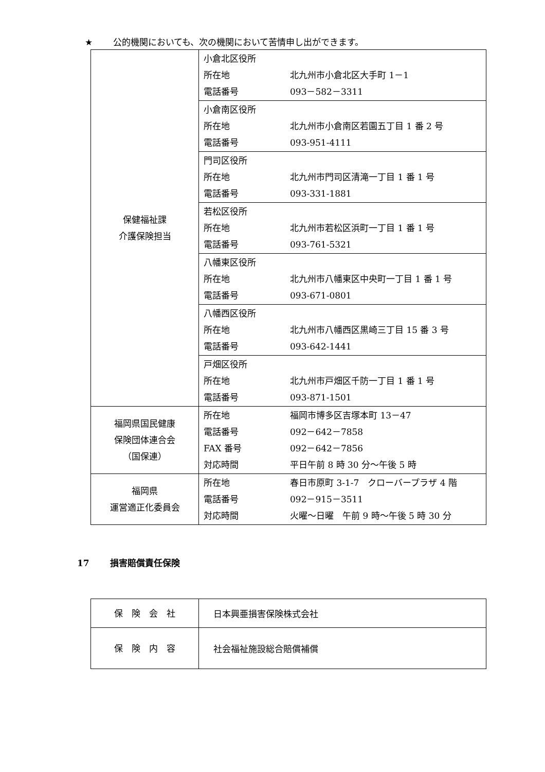★ 公的機関においても、次の機関において苦情申し出ができます。
| 保健福祉課 介護保険担当 | 小倉北区役所 所在地 北九州市小倉北区大手町 1－1 電話番号 093－582－3311 |
| | 小倉南区役所 所在地 北九州市小倉南区若園五丁目 1 番 2 号 電話番号 093-951-4111 |
| | 門司区役所 所在地 北九州市門司区清滝一丁目 1 番 1 号 電話番号 093-331-1881 |
| | 若松区役所 所在地 北九州市若松区浜町一丁目 1 番 1 号 電話番号 093-761-5321 |
| | 八幡東区役所 所在地 北九州市八幡東区中央町一丁目 1 番 1 号 電話番号 093-671-0801 |
| | 八幡西区役所 所在地 北九州市八幡西区黒崎三丁目 15 番 3 号 電話番号 093-642-1441 |
| | 戸畑区役所 所在地 北九州市戸畑区千防一丁目 1 番 1 号 電話番号 093-871-1501 |
| 福岡県国民健康 保険団体連合会 （国保連） | 所在地 福岡市博多区吉塚本町 13－47 電話番号 092－642－7858 FAX 番号 092－642－7856 対応時間 平日午前 8 時 30 分～午後 5 時 |
| 福岡県 運営適正化委員会 | 所在地 春日市原町 3-1-7 クローバープラザ 4 階 電話番号 092－915－3511 対応時間 火曜～日曜 午前 9 時～午後 5 時 30 分 |
17 損害賠償責任保険
| 保 険 会 社 | 日本興亜損害保険株式会社 |
| 保 険 内 容 | 社会福祉施設総合賠償補償 |